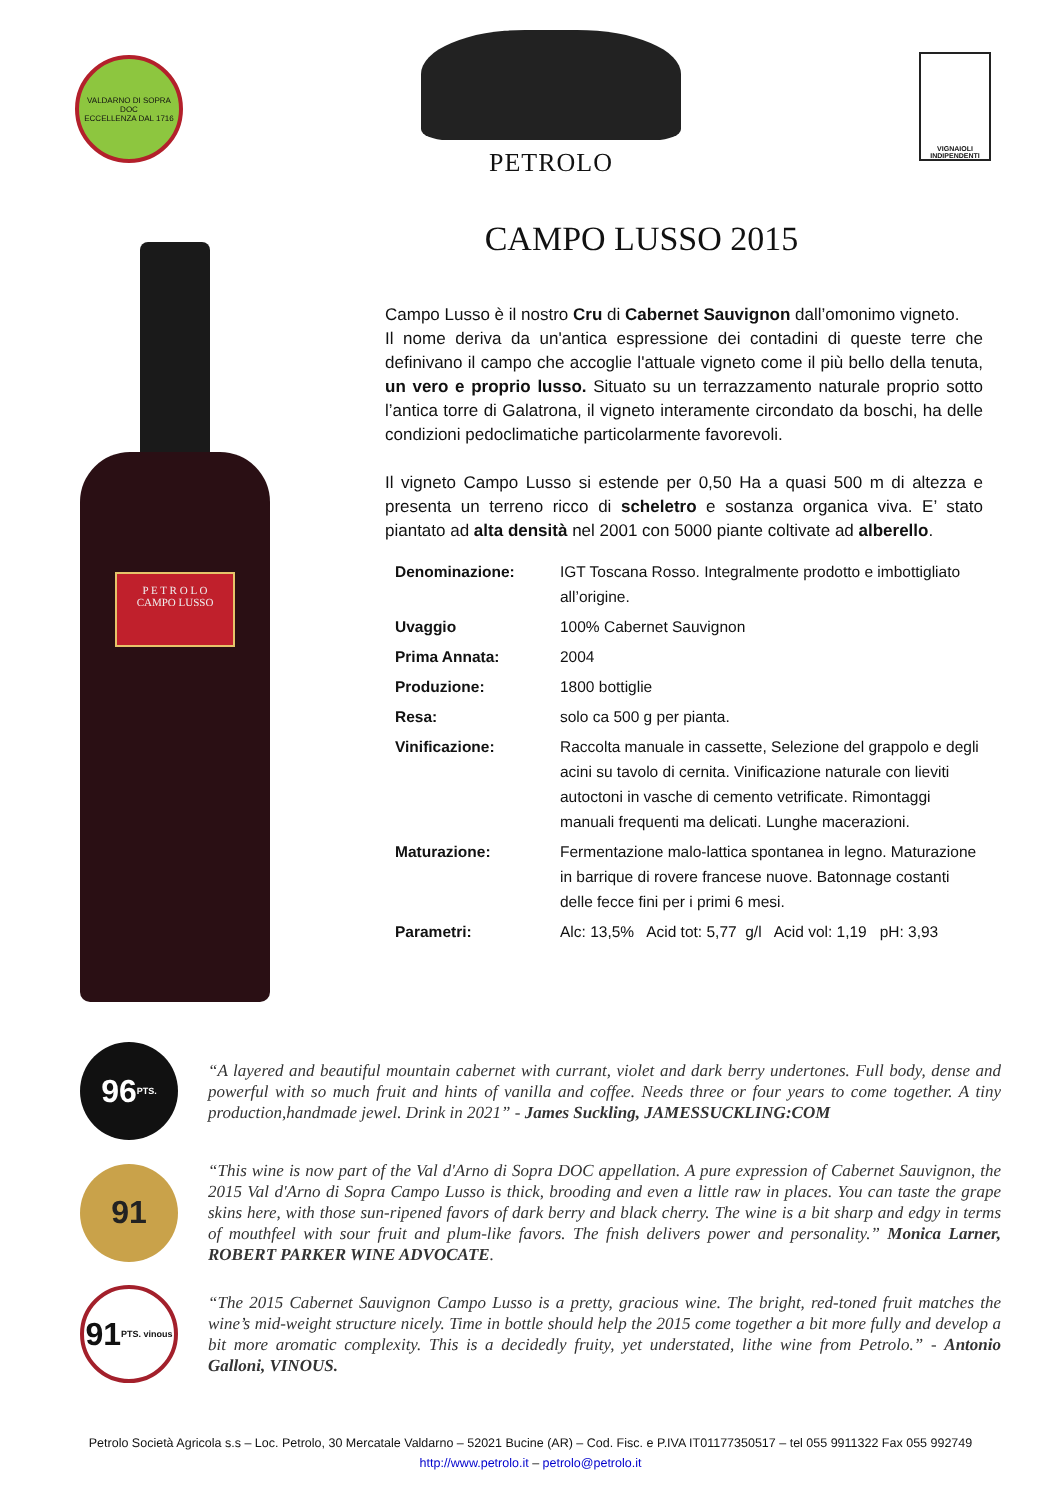VALDARNO DI SOPRA DOC
ECCELLENZA DAL 1716
PETROLO
VIGNAIOLI
INDIPENDENTI
P E T R O L O
CAMPO LUSSO
CAMPO LUSSO 2015
Campo Lusso è il nostro Cru di Cabernet Sauvignon dall’omonimo vigneto.
Il nome deriva da un'antica espressione dei contadini di queste terre che definivano il campo che accoglie l'attuale vigneto come il più bello della tenuta, un vero e proprio lusso. Situato su un terrazzamento naturale proprio sotto l’antica torre di Galatrona, il vigneto interamente circondato da boschi, ha delle condizioni pedoclimatiche particolarmente favorevoli.
Il vigneto Campo Lusso si estende per 0,50 Ha a quasi 500 m di altezza e presenta un terreno ricco di scheletro e sostanza organica viva. E’ stato piantato ad alta densità nel 2001 con 5000 piante coltivate ad alberello.
| Denominazione: | IGT Toscana Rosso. Integralmente prodotto e imbottigliato all’origine. |
| Uvaggio | 100% Cabernet Sauvignon |
| Prima Annata: | 2004 |
| Produzione: | 1800 bottiglie |
| Resa: | solo ca 500 g per pianta. |
| Vinificazione: | Raccolta manuale in cassette, Selezione del grappolo e degli acini su tavolo di cernita. Vinificazione naturale con lieviti autoctoni in vasche di cemento vetrificate. Rimontaggi manuali frequenti ma delicati. Lunghe macerazioni. |
| Maturazione: | Fermentazione malo-lattica spontanea in legno. Maturazione in barrique di rovere francese nuove. Batonnage costanti delle fecce fini per i primi 6 mesi. |
| Parametri: | Alc: 13,5% Acid tot: 5,77 g/l Acid vol: 1,19 pH: 3,93 |
96 PTS.
“A layered and beautiful mountain cabernet with currant, violet and dark berry undertones. Full body, dense and powerful with so much fruit and hints of vanilla and coffee. Needs three or four years to come together. A tiny production,handmade jewel. Drink in 2021” - James Suckling, JAMESSUCKLING:COM
91
“This wine is now part of the Val d'Arno di Sopra DOC appellation. A pure expression of Cabernet Sauvignon, the 2015 Val d'Arno di Sopra Campo Lusso is thick, brooding and even a little raw in places. You can taste the grape skins here, with those sun-ripened favors of dark berry and black cherry. The wine is a bit sharp and edgy in terms of mouthfeel with sour fruit and plum-like favors. The fnish delivers power and personality.” Monica Larner, ROBERT PARKER WINE ADVOCATE.
91 PTS. vinous
“The 2015 Cabernet Sauvignon Campo Lusso is a pretty, gracious wine. The bright, red-toned fruit matches the wine’s mid-weight structure nicely. Time in bottle should help the 2015 come together a bit more fully and develop a bit more aromatic complexity. This is a decidedly fruity, yet understated, lithe wine from Petrolo.” - Antonio Galloni, VINOUS.
Petrolo Società Agricola s.s – Loc. Petrolo, 30 Mercatale Valdarno – 52021 Bucine (AR) – Cod. Fisc. e P.IVA IT01177350517 – tel 055 9911322 Fax 055 992749
http://www.petrolo.it – petrolo@petrolo.it